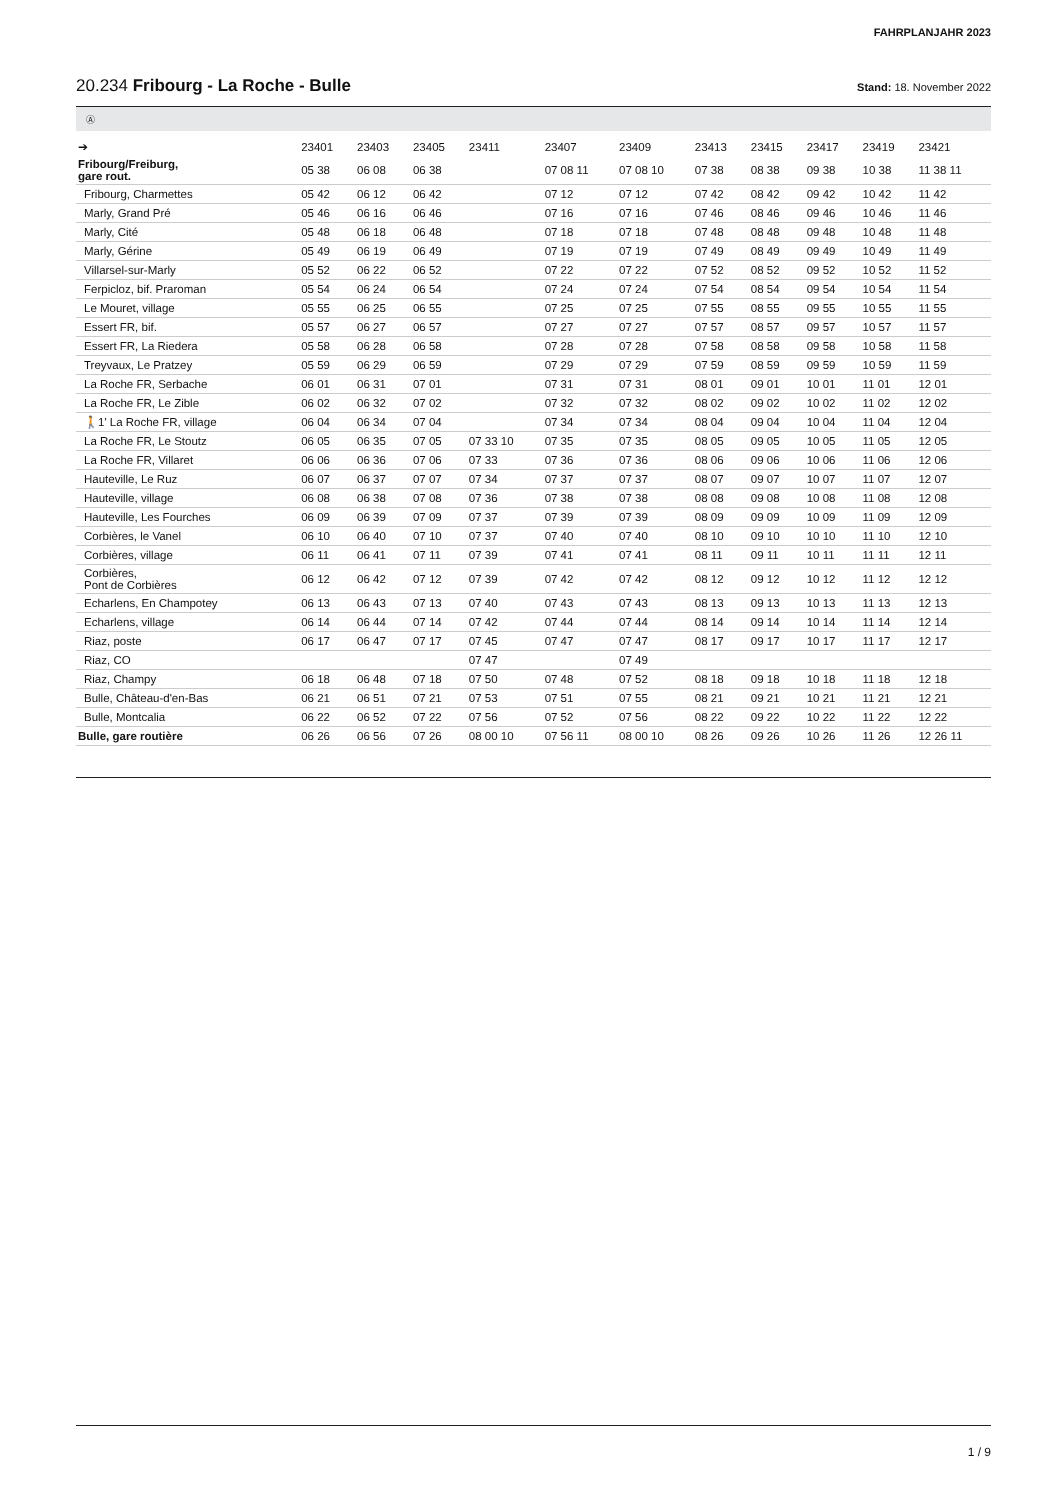FAHRPLANJAHR 2023
20.234 Fribourg - La Roche - Bulle Stand: 18. November 2022
Ⓐ
| ➔ | 23401 | 23403 | 23405 | 23411 | 23407 | 23409 | 23413 | 23415 | 23417 | 23419 | 23421 |
| --- | --- | --- | --- | --- | --- | --- | --- | --- | --- | --- | --- |
| Fribourg/Freiburg, gare rout. | 05 38 | 06 08 | 06 38 | | 07 08 11 | 07 08 10 | 07 38 | 08 38 | 09 38 | 10 38 | 11 38 11 |
| Fribourg, Charmettes | 05 42 | 06 12 | 06 42 | | 07 12 | 07 12 | 07 42 | 08 42 | 09 42 | 10 42 | 11 42 |
| Marly, Grand Pré | 05 46 | 06 16 | 06 46 | | 07 16 | 07 16 | 07 46 | 08 46 | 09 46 | 10 46 | 11 46 |
| Marly, Cité | 05 48 | 06 18 | 06 48 | | 07 18 | 07 18 | 07 48 | 08 48 | 09 48 | 10 48 | 11 48 |
| Marly, Gérine | 05 49 | 06 19 | 06 49 | | 07 19 | 07 19 | 07 49 | 08 49 | 09 49 | 10 49 | 11 49 |
| Villarsel-sur-Marly | 05 52 | 06 22 | 06 52 | | 07 22 | 07 22 | 07 52 | 08 52 | 09 52 | 10 52 | 11 52 |
| Ferpicloz, bif. Praroman | 05 54 | 06 24 | 06 54 | | 07 24 | 07 24 | 07 54 | 08 54 | 09 54 | 10 54 | 11 54 |
| Le Mouret, village | 05 55 | 06 25 | 06 55 | | 07 25 | 07 25 | 07 55 | 08 55 | 09 55 | 10 55 | 11 55 |
| Essert FR, bif. | 05 57 | 06 27 | 06 57 | | 07 27 | 07 27 | 07 57 | 08 57 | 09 57 | 10 57 | 11 57 |
| Essert FR, La Riedera | 05 58 | 06 28 | 06 58 | | 07 28 | 07 28 | 07 58 | 08 58 | 09 58 | 10 58 | 11 58 |
| Treyvaux, Le Pratzey | 05 59 | 06 29 | 06 59 | | 07 29 | 07 29 | 07 59 | 08 59 | 09 59 | 10 59 | 11 59 |
| La Roche FR, Serbache | 06 01 | 06 31 | 07 01 | | 07 31 | 07 31 | 08 01 | 09 01 | 10 01 | 11 01 | 12 01 |
| La Roche FR, Le Zible | 06 02 | 06 32 | 07 02 | | 07 32 | 07 32 | 08 02 | 09 02 | 10 02 | 11 02 | 12 02 |
| 🚶1' La Roche FR, village | 06 04 | 06 34 | 07 04 | | 07 34 | 07 34 | 08 04 | 09 04 | 10 04 | 11 04 | 12 04 |
| La Roche FR, Le Stoutz | 06 05 | 06 35 | 07 05 | 07 33 10 | 07 35 | 07 35 | 08 05 | 09 05 | 10 05 | 11 05 | 12 05 |
| La Roche FR, Villaret | 06 06 | 06 36 | 07 06 | 07 33 | 07 36 | 07 36 | 08 06 | 09 06 | 10 06 | 11 06 | 12 06 |
| Hauteville, Le Ruz | 06 07 | 06 37 | 07 07 | 07 34 | 07 37 | 07 37 | 08 07 | 09 07 | 10 07 | 11 07 | 12 07 |
| Hauteville, village | 06 08 | 06 38 | 07 08 | 07 36 | 07 38 | 07 38 | 08 08 | 09 08 | 10 08 | 11 08 | 12 08 |
| Hauteville, Les Fourches | 06 09 | 06 39 | 07 09 | 07 37 | 07 39 | 07 39 | 08 09 | 09 09 | 10 09 | 11 09 | 12 09 |
| Corbières, le Vanel | 06 10 | 06 40 | 07 10 | 07 37 | 07 40 | 07 40 | 08 10 | 09 10 | 10 10 | 11 10 | 12 10 |
| Corbières, village | 06 11 | 06 41 | 07 11 | 07 39 | 07 41 | 07 41 | 08 11 | 09 11 | 10 11 | 11 11 | 12 11 |
| Corbières, Pont de Corbières | 06 12 | 06 42 | 07 12 | 07 39 | 07 42 | 07 42 | 08 12 | 09 12 | 10 12 | 11 12 | 12 12 |
| Echarlens, En Champotey | 06 13 | 06 43 | 07 13 | 07 40 | 07 43 | 07 43 | 08 13 | 09 13 | 10 13 | 11 13 | 12 13 |
| Echarlens, village | 06 14 | 06 44 | 07 14 | 07 42 | 07 44 | 07 44 | 08 14 | 09 14 | 10 14 | 11 14 | 12 14 |
| Riaz, poste | 06 17 | 06 47 | 07 17 | 07 45 | 07 47 | 07 47 | 08 17 | 09 17 | 10 17 | 11 17 | 12 17 |
| Riaz, CO | | | | 07 47 | | 07 49 | | | | | |
| Riaz, Champy | 06 18 | 06 48 | 07 18 | 07 50 | 07 48 | 07 52 | 08 18 | 09 18 | 10 18 | 11 18 | 12 18 |
| Bulle, Château-d'en-Bas | 06 21 | 06 51 | 07 21 | 07 53 | 07 51 | 07 55 | 08 21 | 09 21 | 10 21 | 11 21 | 12 21 |
| Bulle, Montcalia | 06 22 | 06 52 | 07 22 | 07 56 | 07 52 | 07 56 | 08 22 | 09 22 | 10 22 | 11 22 | 12 22 |
| Bulle, gare routière | 06 26 | 06 56 | 07 26 | 08 00 10 | 07 56 11 | 08 00 10 | 08 26 | 09 26 | 10 26 | 11 26 | 12 26 11 |
1 / 9